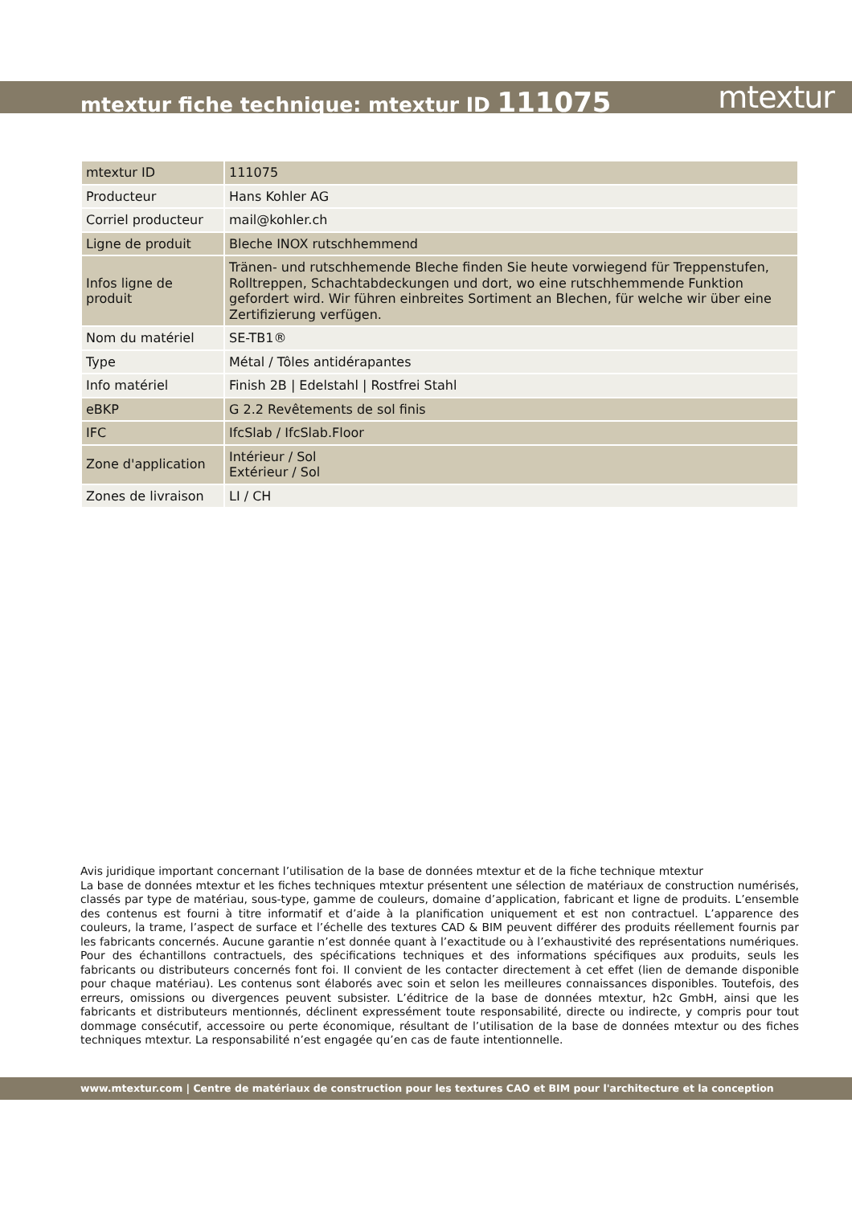mtextur fiche technique: mtextur ID 111075
mtextur
| mtextur ID | 111075 |
| Producteur | Hans Kohler AG |
| Corriel producteur | mail@kohler.ch |
| Ligne de produit | Bleche INOX rutschhemmend |
| Infos ligne de produit | Tränen- und rutschhemende Bleche finden Sie heute vorwiegend für Treppenstufen, Rolltreppen, Schachtabdeckungen und dort, wo eine rutschhemmende Funktion gefordert wird. Wir führen einbreites Sortiment an Blechen, für welche wir über eine Zertifizierung verfügen. |
| Nom du matériel | SE-TB1® |
| Type | Métal / Tôles antidérapantes |
| Info matériel | Finish 2B / Edelstahl / Rostfrei Stahl |
| eBKP | G 2.2 Revêtements de sol finis |
| IFC | IfcSlab / IfcSlab.Floor |
| Zone d'application | Intérieur / Sol Extérieur / Sol |
| Zones de livraison | LI / CH |
Avis juridique important concernant l’utilisation de la base de données mtextur et de la fiche technique mtextur
La base de données mtextur et les fiches techniques mtextur présentent une sélection de matériaux de construction numérisés, classés par type de matériau, sous-type, gamme de couleurs, domaine d’application, fabricant et ligne de produits. L’ensemble des contenus est fourni à titre informatif et d’aide à la planification uniquement et est non contractuel. L’apparence des couleurs, la trame, l’aspect de surface et l’échelle des textures CAD & BIM peuvent différer des produits réellement fournis par les fabricants concernés. Aucune garantie n’est donnée quant à l’exactitude ou à l’exhaustivité des représentations numériques. Pour des échantillons contractuels, des spécifications techniques et des informations spécifiques aux produits, seuls les fabricants ou distributeurs concernés font foi. Il convient de les contacter directement à cet effet (lien de demande disponible pour chaque matériau). Les contenus sont élaborés avec soin et selon les meilleures connaissances disponibles. Toutefois, des erreurs, omissions ou divergences peuvent subsister. L’éditrice de la base de données mtextur, h2c GmbH, ainsi que les fabricants et distributeurs mentionnés, déclinent expressément toute responsabilité, directe ou indirecte, y compris pour tout dommage consécutif, accessoire ou perte économique, résultant de l’utilisation de la base de données mtextur ou des fiches techniques mtextur. La responsabilité n’est engagée qu’en cas de faute intentionnelle.
www.mtextur.com | Centre de matériaux de construction pour les textures CAO et BIM pour l'architecture et la conception